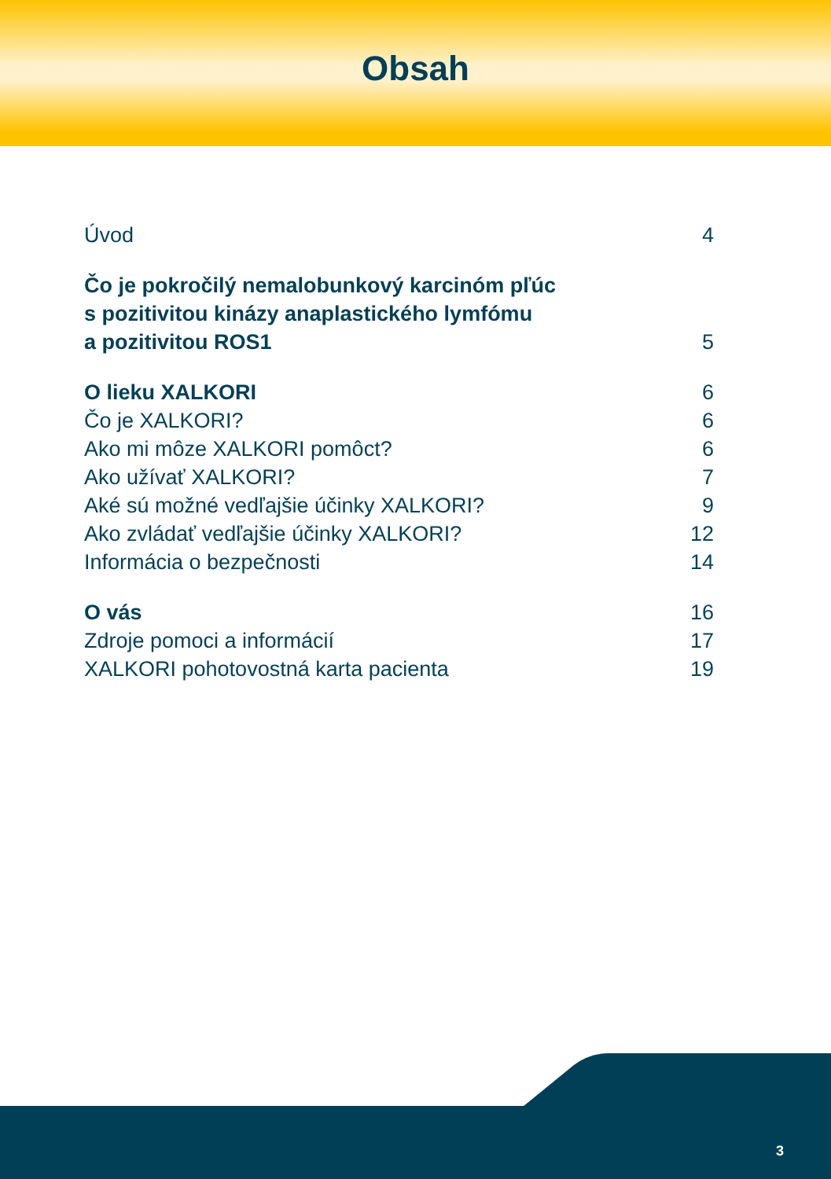Obsah
Úvod 4
Čo je pokročilý nemalobunkový karcinóm pľúc
s pozitivitou kinázy anaplastického lymfómu
a pozitivitou ROS1 5
O lieku XALKORI 6
Čo je XALKORI? 6
Ako mi môze XALKORI pomôct? 6
Ako užívať XALKORI? 7
Aké sú možné vedľajšie účinky XALKORI? 9
Ako zvládať vedľajšie účinky XALKORI? 12
Informácia o bezpečnosti 14
O vás 16
Zdroje pomoci a informácií 17
XALKORI pohotovostná karta pacienta 19
3